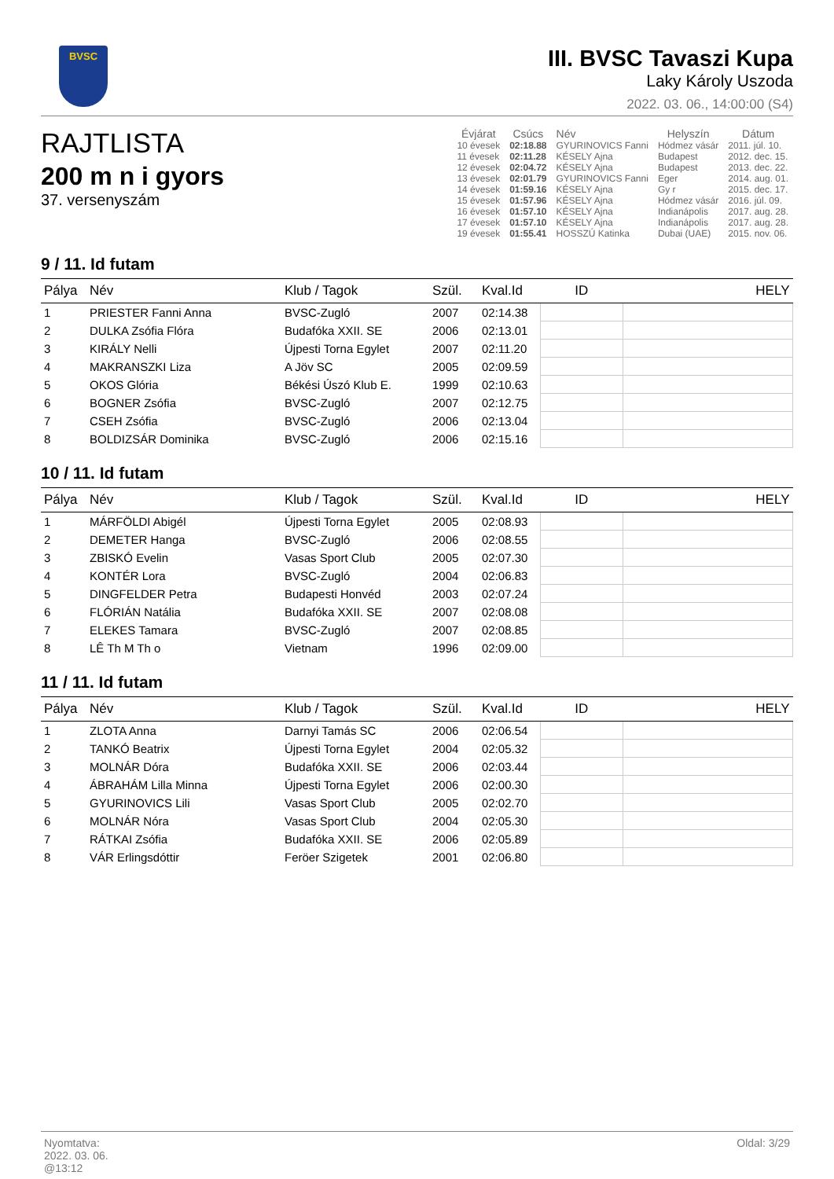BVSC
III. BVSC Tavaszi Kupa
Laky Károly Uszoda
2022. 03. 06., 14:00:00 (S4)
RAJTLISTA
200 m n i gyors
37. versenyszám
| Évjárat | Csúcs | Név | Helyszín | Dátum |
| --- | --- | --- | --- | --- |
| 10 évesek | 02:18.88 | GYURINOVICS Fanni | Hódmez vásár | 2011. júl. 10. |
| 11 évesek | 02:11.28 | KÉSELY Ajna | Budapest | 2012. dec. 15. |
| 12 évesek | 02:04.72 | KÉSELY Ajna | Budapest | 2013. dec. 22. |
| 13 évesek | 02:01.79 | GYURINOVICS Fanni | Eger | 2014. aug. 01. |
| 14 évesek | 01:59.16 | KÉSELY Ajna | Gy r | 2015. dec. 17. |
| 15 évesek | 01:57.96 | KÉSELY Ajna | Hódmez vásár | 2016. júl. 09. |
| 16 évesek | 01:57.10 | KÉSELY Ajna | Indianápolis | 2017. aug. 28. |
| 17 évesek | 01:57.10 | KÉSELY Ajna | Indianápolis | 2017. aug. 28. |
| 19 évesek | 01:55.41 | HOSSZÚ Katinka | Dubai (UAE) | 2015. nov. 06. |
9 / 11. Id futam
| Pálya | Név | Klub / Tagok | Szül. | Kval.Id | ID | HELY |
| --- | --- | --- | --- | --- | --- | --- |
| 1 | PRIESTER Fanni Anna | BVSC-Zugló | 2007 | 02:14.38 | | |
| 2 | DULKA Zsófia Flóra | Budafóka XXII. SE | 2006 | 02:13.01 | | |
| 3 | KIRÁLY Nelli | Újpesti Torna Egylet | 2007 | 02:11.20 | | |
| 4 | MAKRANSZKI Liza | A Jöv SC | 2005 | 02:09.59 | | |
| 5 | OKOS Glória | Békési Úszó Klub E. | 1999 | 02:10.63 | | |
| 6 | BOGNER Zsófia | BVSC-Zugló | 2007 | 02:12.75 | | |
| 7 | CSEH Zsófia | BVSC-Zugló | 2006 | 02:13.04 | | |
| 8 | BOLDIZSÁR Dominika | BVSC-Zugló | 2006 | 02:15.16 | | |
10 / 11. Id futam
| Pálya | Név | Klub / Tagok | Szül. | Kval.Id | ID | HELY |
| --- | --- | --- | --- | --- | --- | --- |
| 1 | MÁRFÖLDI Abigél | Újpesti Torna Egylet | 2005 | 02:08.93 | | |
| 2 | DEMETER Hanga | BVSC-Zugló | 2006 | 02:08.55 | | |
| 3 | ZBISKÓ Evelin | Vasas Sport Club | 2005 | 02:07.30 | | |
| 4 | KONTÉR Lora | BVSC-Zugló | 2004 | 02:06.83 | | |
| 5 | DINGFELDER Petra | Budapesti Honvéd | 2003 | 02:07.24 | | |
| 6 | FLÓRIÁN Natália | Budafóka XXII. SE | 2007 | 02:08.08 | | |
| 7 | ELEKES Tamara | BVSC-Zugló | 2007 | 02:08.85 | | |
| 8 | LÊ Th M Th o | Vietnam | 1996 | 02:09.00 | | |
11 / 11. Id futam
| Pálya | Név | Klub / Tagok | Szül. | Kval.Id | ID | HELY |
| --- | --- | --- | --- | --- | --- | --- |
| 1 | ZLOTA Anna | Darnyi Tamás SC | 2006 | 02:06.54 | | |
| 2 | TANKÓ Beatrix | Újpesti Torna Egylet | 2004 | 02:05.32 | | |
| 3 | MOLNÁR Dóra | Budafóka XXII. SE | 2006 | 02:03.44 | | |
| 4 | ÁBRAHÁM Lilla Minna | Újpesti Torna Egylet | 2006 | 02:00.30 | | |
| 5 | GYURINOVICS Lili | Vasas Sport Club | 2005 | 02:02.70 | | |
| 6 | MOLNÁR Nóra | Vasas Sport Club | 2004 | 02:05.30 | | |
| 7 | RÁTKAI Zsófia | Budafóka XXII. SE | 2006 | 02:05.89 | | |
| 8 | VÁR Erlingsdóttir | Feröer Szigetek | 2001 | 02:06.80 | | |
Nyomtatva:
2022. 03. 06.
@13:12
Oldal: 3/29